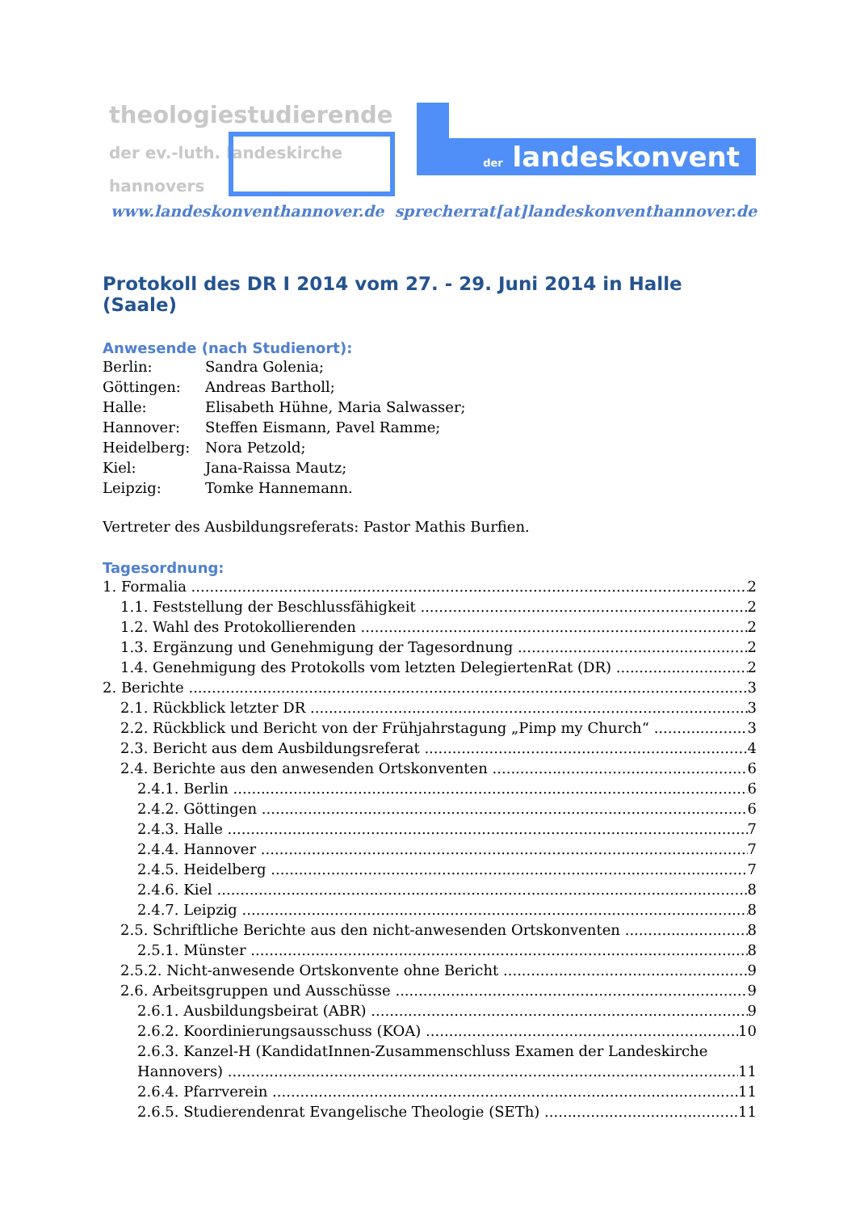theologiestudierende
der ev.-luth. landeskirche
hannovers
der landeskonvent
www.landeskonventhannover.de sprecherrat[at]landeskonventhannover.de
Protokoll des DR I 2014 vom 27. - 29. Juni 2014 in Halle (Saale)
Anwesende (nach Studienort):
Berlin: Sandra Golenia;
Göttingen: Andreas Bartholl;
Halle: Elisabeth Hühne, Maria Salwasser;
Hannover: Steffen Eismann, Pavel Ramme;
Heidelberg: Nora Petzold;
Kiel: Jana-Raissa Mautz;
Leipzig: Tomke Hannemann.
Vertreter des Ausbildungsreferats: Pastor Mathis Burfien.
Tagesordnung:
1. Formalia 2
1.1. Feststellung der Beschlussfähigkeit 2
1.2. Wahl des Protokollierenden 2
1.3. Ergänzung und Genehmigung der Tagesordnung 2
1.4. Genehmigung des Protokolls vom letzten DelegiertenRat (DR) 2
2. Berichte 3
2.1. Rückblick letzter DR 3
2.2. Rückblick und Bericht von der Frühjahrstagung „Pimp my Church“ 3
2.3. Bericht aus dem Ausbildungsreferat 4
2.4. Berichte aus den anwesenden Ortskonventen 6
2.4.1. Berlin 6
2.4.2. Göttingen 6
2.4.3. Halle 7
2.4.4. Hannover 7
2.4.5. Heidelberg 7
2.4.6. Kiel 8
2.4.7. Leipzig 8
2.5. Schriftliche Berichte aus den nicht-anwesenden Ortskonventen 8
2.5.1. Münster 8
2.5.2. Nicht-anwesende Ortskonvente ohne Bericht 9
2.6. Arbeitsgruppen und Ausschüsse 9
2.6.1. Ausbildungsbeirat (ABR) 9
2.6.2. Koordinierungsausschuss (KOA) 10
2.6.3. Kanzel-H (KandidatInnen-Zusammenschluss Examen der Landeskirche
Hannovers) 11
2.6.4. Pfarrverein 11
2.6.5. Studierendenrat Evangelische Theologie (SETh) 11